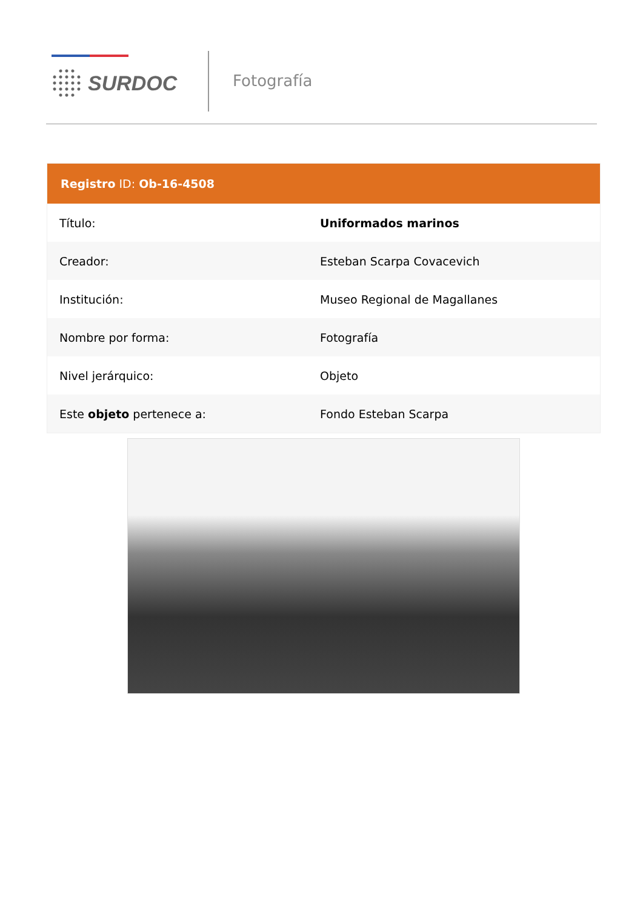SURDOC Fotografía
| Registro ID: Ob-16-4508 | |
| --- | --- |
| Título: | Uniformados marinos |
| Creador: | Esteban Scarpa Covacevich |
| Institución: | Museo Regional de Magallanes |
| Nombre por forma: | Fotografía |
| Nivel jerárquico: | Objeto |
| Este objeto pertenece a: | Fondo Esteban Scarpa |